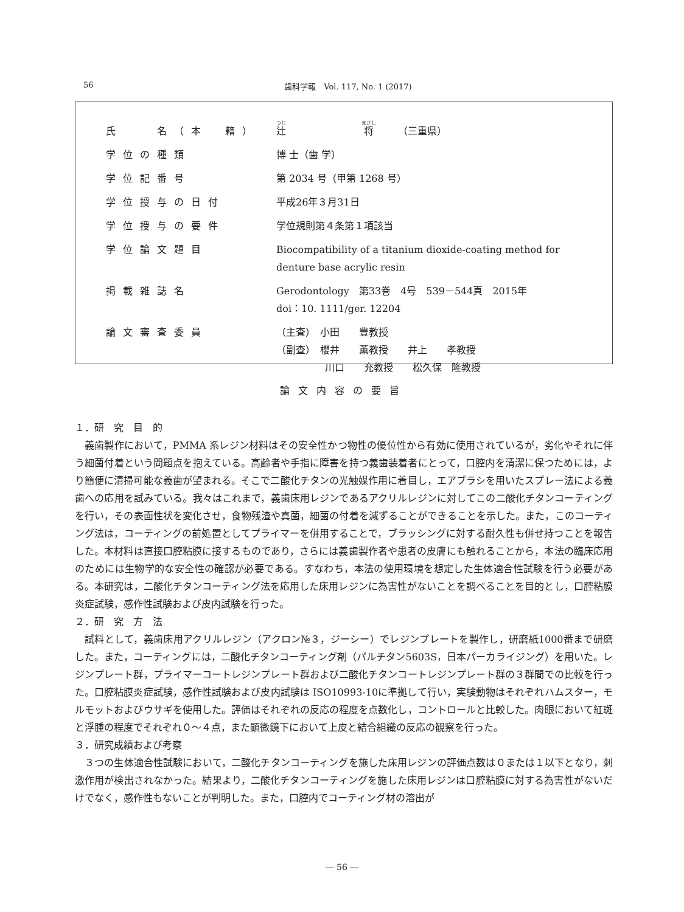56
歯科学報　Vol. 117, No. 1 (2017)
| 氏 名（本 籍） | 辻 将 （三重県） |
| 学位の種類 | 博 士（歯 学） |
| 学位記番号 | 第 2034 号（甲第 1268 号） |
| 学位授与の日付 | 平成26年３月31日 |
| 学位授与の要件 | 学位規則第４条第１項該当 |
| 学位論文題目 | Biocompatibility of a titanium dioxide-coating method for denture base acrylic resin |
| 掲載雑誌名 | Gerodontology 第33巻 4号 539－544頁 2015年 doi：10. 1111/ger. 12204 |
| 論文審査委員 | （主査） 小田 豊教授 （副査） 櫻井 薫教授 井上 孝教授 川口 充教授 松久保 隆教授 |
論文内容の要旨
１．研　究　目　的
義歯製作において，PMMA 系レジン材料はその安全性かつ物性の優位性から有効に使用されているが，劣化やそれに伴う細菌付着という問題点を抱えている。高齢者や手指に障害を持つ義歯装着者にとって，口腔内を清潔に保つためには，より簡便に清掃可能な義歯が望まれる。そこで二酸化チタンの光触媒作用に着目し，エアブラシを用いたスプレー法による義歯への応用を試みている。我々はこれまで，義歯床用レジンであるアクリルレジンに対してこの二酸化チタンコーティングを行い，その表面性状を変化させ，食物残渣や真菌，細菌の付着を減ずることができることを示した。また，このコーティング法は，コーティングの前処置としてプライマーを併用することで，ブラッシングに対する耐久性も併せ持つことを報告した。本材料は直接口腔粘膜に接するものであり，さらには義歯製作者や患者の皮膚にも触れることから，本法の臨床応用のためには生物学的な安全性の確認が必要である。すなわち，本法の使用環境を想定した生体適合性試験を行う必要がある。本研究は，二酸化チタンコーティング法を応用した床用レジンに為害性がないことを調べることを目的とし，口腔粘膜炎症試験，感作性試験および皮内試験を行った。
２．研　究　方　法
試料として，義歯床用アクリルレジン（アクロン№３，ジーシー）でレジンプレートを製作し，研磨紙1000番まで研磨した。また，コーティングには，二酸化チタンコーティング剤（パルチタン5603S，日本パーカライジング）を用いた。レジンプレート群，プライマーコートレジンプレート群および二酸化チタンコートレジンプレート群の３群間での比較を行った。口腔粘膜炎症試験，感作性試験および皮内試験は ISO10993-10に準拠して行い，実験動物はそれぞれハムスター，モルモットおよびウサギを使用した。評価はそれぞれの反応の程度を点数化し，コントロールと比較した。肉眼において紅斑と浮腫の程度でそれぞれ０～４点，また顕微鏡下において上皮と結合組織の反応の観察を行った。
３．研究成績および考察
３つの生体適合性試験において，二酸化チタンコーティングを施した床用レジンの評価点数は０または１以下となり，刺激作用が検出されなかった。結果より，二酸化チタンコーティングを施した床用レジンは口腔粘膜に対する為害性がないだけでなく，感作性もないことが判明した。また，口腔内でコーティング材の溶出が
― 56 ―